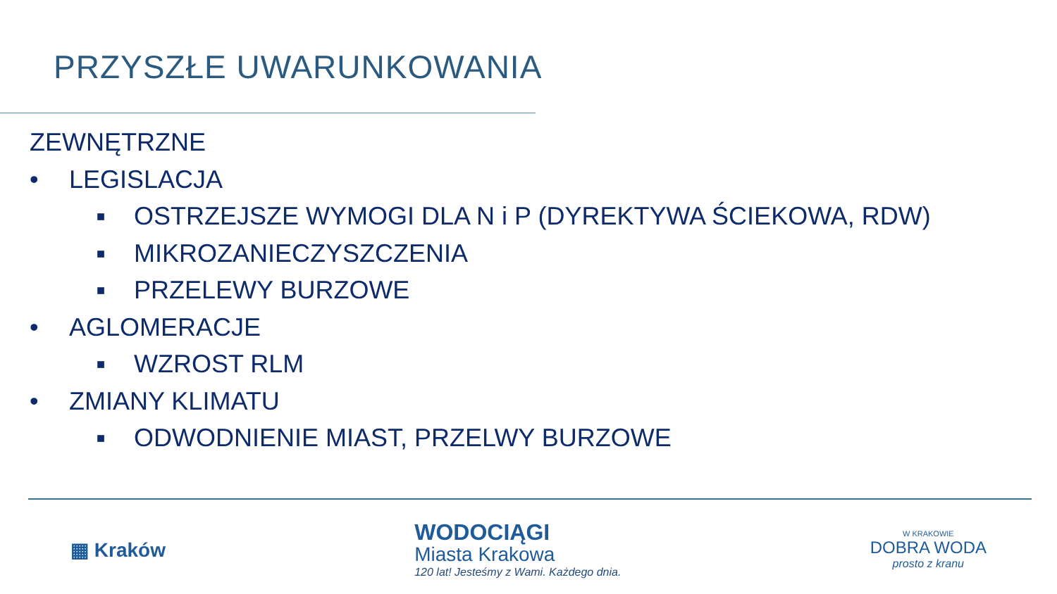PRZYSZŁE UWARUNKOWANIA
ZEWNĘTRZNE
• LEGISLACJA
■ OSTRZEJSZE WYMOGI DLA N i P (DYREKTYWA ŚCIEKOWA, RDW)
■ MIKROZANIECZYSZCZENIA
■ PRZELEWY BURZOWE
• AGLOMERACJE
■ WZROST RLM
• ZMIANY KLIMATU
■ ODWODNIENIE MIAST, PRZELWY BURZOWE
▦ Kraków
WODOCIĄGI
Miasta Krakowa
120 lat! Jesteśmy z Wami. Każdego dnia.
W KRAKOWIE
DOBRA WODA
prosto z kranu